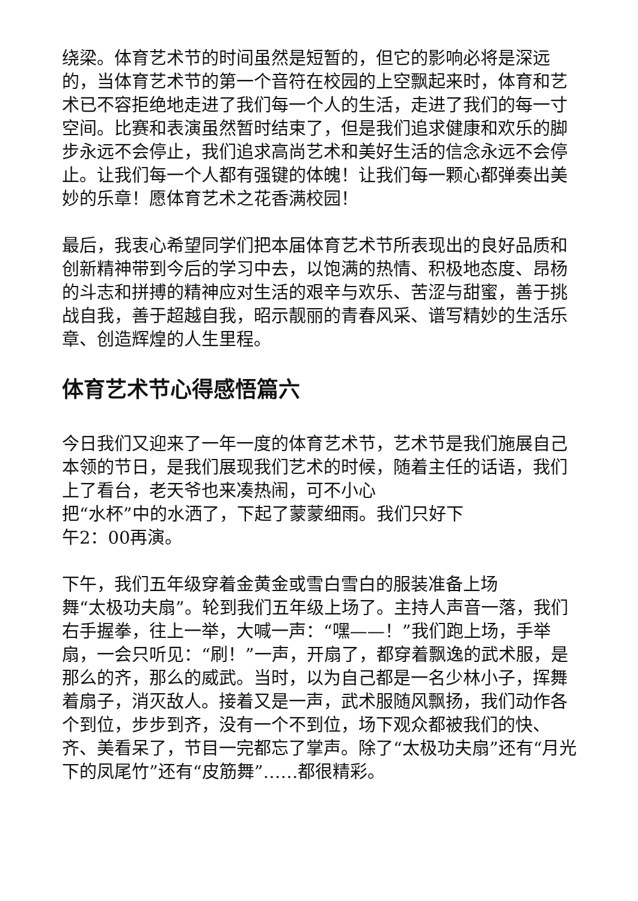绕梁。体育艺术节的时间虽然是短暂的，但它的影响必将是深远的，当体育艺术节的第一个音符在校园的上空飘起来时，体育和艺术已不容拒绝地走进了我们每一个人的生活，走进了我们的每一寸空间。比赛和表演虽然暂时结束了，但是我们追求健康和欢乐的脚步永远不会停止，我们追求高尚艺术和美好生活的信念永远不会停止。让我们每一个人都有强键的体魄！让我们每一颗心都弹奏出美妙的乐章！愿体育艺术之花香满校园！
最后，我衷心希望同学们把本届体育艺术节所表现出的良好品质和创新精神带到今后的学习中去，以饱满的热情、积极地态度、昂杨的斗志和拼搏的精神应对生活的艰辛与欢乐、苦涩与甜蜜，善于挑战自我，善于超越自我，昭示靓丽的青春风采、谱写精妙的生活乐章、创造辉煌的人生里程。
体育艺术节心得感悟篇六
今日我们又迎来了一年一度的体育艺术节，艺术节是我们施展自己本领的节日，是我们展现我们艺术的时候，随着主任的话语，我们上了看台，老天爷也来凑热闹，可不小心
把“水杯”中的水洒了，下起了蒙蒙细雨。我们只好下
午2：00再演。
下午，我们五年级穿着金黄金或雪白雪白的服装准备上场
舞“太极功夫扇”。轮到我们五年级上场了。主持人声音一落，我们右手握拳，往上一举，大喊一声：“嘿——！”我们跑上场，手举扇，一会只听见：“刷！”一声，开扇了，都穿着飘逸的武术服，是那么的齐，那么的威武。当时，以为自己都是一名少林小子，挥舞着扇子，消灭敌人。接着又是一声，武术服随风飘扬，我们动作各个到位，步步到齐，没有一个不到位，场下观众都被我们的快、齐、美看呆了，节目一完都忘了掌声。除了“太极功夫扇”还有“月光下的凤尾竹”还有“皮筋舞”……都很精彩。